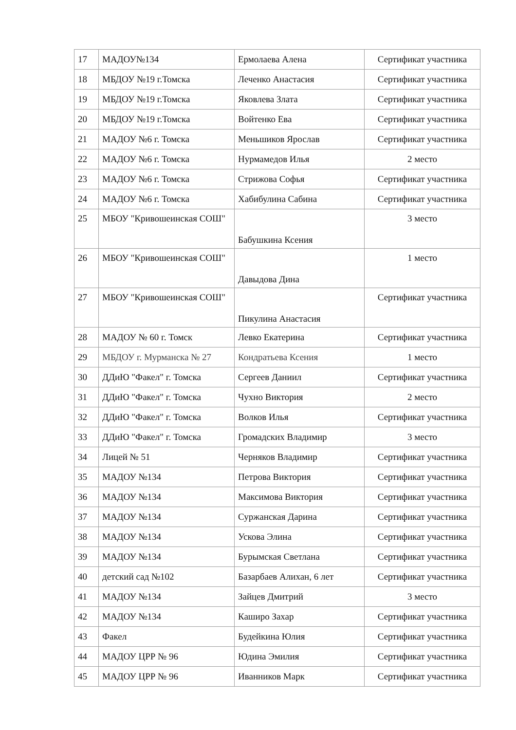| 17 | МАДОУ№134 | Ермолаева Алена | Сертификат участника |
| 18 | МБДОУ №19 г.Томска | Леченко Анастасия | Сертификат участника |
| 19 | МБДОУ №19 г.Томска | Яковлева Злата | Сертификат участника |
| 20 | МБДОУ №19 г.Томска | Войтенко Ева | Сертификат участника |
| 21 | МАДОУ №6 г. Томска | Меньшиков Ярослав | Сертификат участника |
| 22 | МАДОУ №6 г. Томска | Нурмамедов Илья | 2 место |
| 23 | МАДОУ №6 г. Томска | Стрижова Софья | Сертификат участника |
| 24 | МАДОУ №6 г. Томска | Хабибулина Сабина | Сертификат участника |
| 25 | МБОУ "Кривошеинская СОШ" | Бабушкина Ксения | 3 место |
| 26 | МБОУ "Кривошеинская СОШ" | Давыдова Дина | 1 место |
| 27 | МБОУ "Кривошеинская СОШ" | Пикулина Анастасия | Сертификат участника |
| 28 | МАДОУ № 60 г. Томск | Левко Екатерина | Сертификат участника |
| 29 | МБДОУ г. Мурманска № 27 | Кондратьева Ксения | 1 место |
| 30 | ДДиЮ "Факел" г. Томска | Сергеев Даниил | Сертификат участника |
| 31 | ДДиЮ "Факел" г. Томска | Чухно Виктория | 2 место |
| 32 | ДДиЮ "Факел" г. Томска | Волков Илья | Сертификат участника |
| 33 | ДДиЮ "Факел" г. Томска | Громадских Владимир | 3 место |
| 34 | Лицей № 51 | Черняков Владимир | Сертификат участника |
| 35 | МАДОУ №134 | Петрова Виктория | Сертификат участника |
| 36 | МАДОУ №134 | Максимова Виктория | Сертификат участника |
| 37 | МАДОУ №134 | Суржанская Дарина | Сертификат участника |
| 38 | МАДОУ №134 | Ускова Элина | Сертификат участника |
| 39 | МАДОУ №134 | Бурымская Светлана | Сертификат участника |
| 40 | детский сад №102 | Базарбаев Алихан, 6 лет | Сертификат участника |
| 41 | МАДОУ №134 | Зайцев Дмитрий | 3 место |
| 42 | МАДОУ №134 | Каширо Захар | Сертификат участника |
| 43 | Факел | Будейкина Юлия | Сертификат участника |
| 44 | МАДОУ ЦРР № 96 | Юдина Эмилия | Сертификат участника |
| 45 | МАДОУ ЦРР № 96 | Иванников Марк | Сертификат участника |